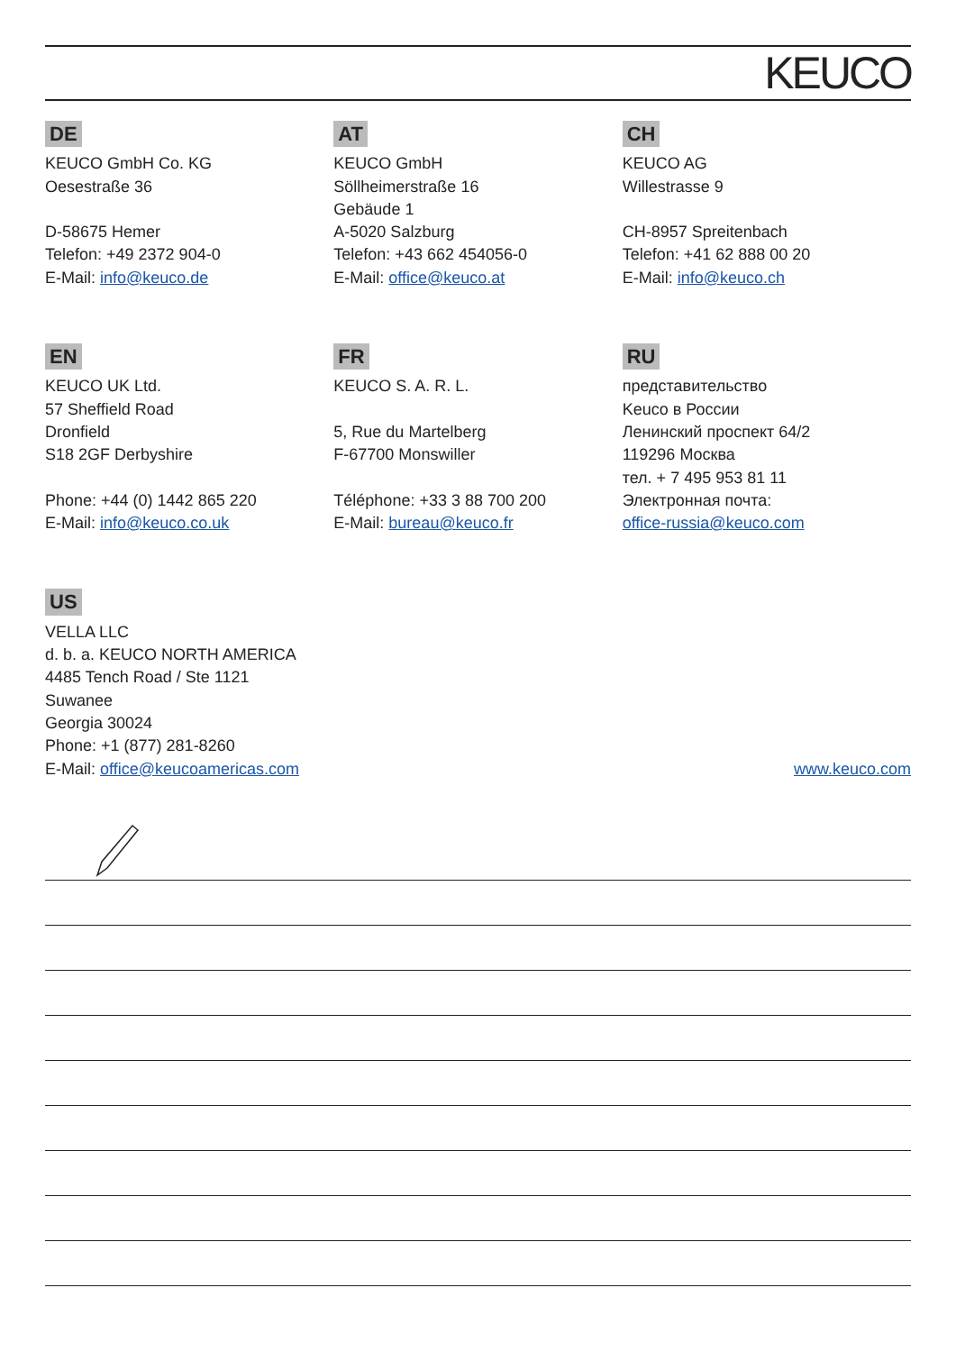KEUCO
DE
KEUCO GmbH Co. KG
Oesestraße 36
D-58675 Hemer
Telefon: +49 2372 904-0
E-Mail: info@keuco.de
AT
KEUCO GmbH
Söllheimerstraße 16
Gebäude 1
A-5020 Salzburg
Telefon: +43 662 454056-0
E-Mail: office@keuco.at
CH
KEUCO AG
Willestrasse 9
CH-8957 Spreitenbach
Telefon: +41 62 888 00 20
E-Mail: info@keuco.ch
EN
KEUCO UK Ltd.
57 Sheffield Road
Dronfield
S18 2GF Derbyshire
Phone: +44 (0) 1442 865 220
E-Mail: info@keuco.co.uk
FR
KEUCO S. A. R. L.
5, Rue du Martelberg
F-67700 Monswiller
Téléphone: +33 3 88 700 200
E-Mail: bureau@keuco.fr
RU
представительство
Keuco в России
Ленинский проспект 64/2
119296 Москва
тел. + 7 495 953 81 11
Электронная почта:
office-russia@keuco.com
US
VELLA LLC
d. b. a. KEUCO NORTH AMERICA
4485 Tench Road / Ste 1121
Suwanee
Georgia 30024
Phone: +1 (877) 281-8260
E-Mail: office@keucoamericas.com
www.keuco.com